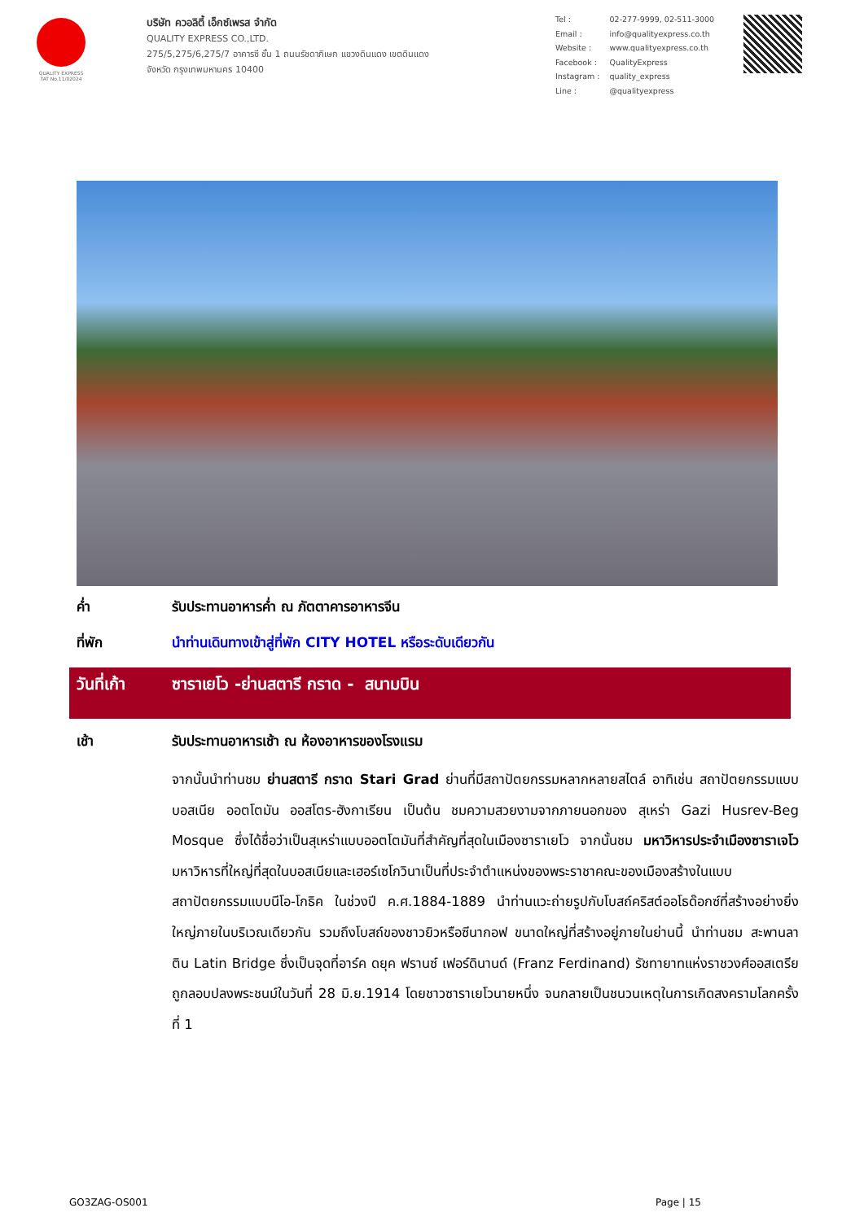QUALITY EXPRESS
TAT No.11/02024
บริษัท ควอลิตี้ เอ็กซ์เพรส จำกัด
QUALITY EXPRESS CO.,LTD.
275/5,275/6,275/7 อาคารซี ชั้น 1 ถนนรัชดาภิเษก แขวงดินแดง เขตดินแดง
จังหวัด กรุงเทพมหานคร 10400
| Tel : | 02-277-9999, 02-511-3000 |
| Email : | info@qualityexpress.co.th |
| Website : | www.qualityexpress.co.th |
| Facebook : | QualityExpress |
| Instagram : | quality_express |
| Line : | @qualityexpress |
ค่ำ
รับประทานอาหารค่ำ ณ ภัตตาคารอาหารจีน
ที่พัก
นำท่านเดินทางเข้าสู่ที่พัก CITY HOTEL หรือระดับเดียวกัน
วันที่เก้า
ซาราเยโว -ย่านสตารี กราด - สนามบิน
เช้า
รับประทานอาหารเช้า ณ ห้องอาหารของโรงแรม
จากนั้นนำท่านชม ย่านสตารี กราด Stari Grad ย่านที่มีสถาปัตยกรรมหลากหลายสไตล์ อาทิเช่น สถาปัตยกรรมแบบบอสเนีย ออตโตมัน ออสโตร-ฮังกาเรียน เป็นต้น ชมความสวยงามจากภายนอกของ สุเหร่า Gazi Husrev-Beg Mosque ซึ่งได้ชื่อว่าเป็นสุเหร่าแบบออตโตมันที่สำคัญที่สุดในเมืองซาราเยโว จากนั้นชม มหาวิหารประจำเมืองซาราเจโว มหาวิหารที่ใหญ่ที่สุดในบอสเนียและเฮอร์เซโกวินาเป็นที่ประจำตำแหน่งของพระราชาคณะของเมืองสร้างในแบบสถาปัตยกรรมแบบนีโอ-โกธิค ในช่วงปี ค.ศ.1884-1889 นำท่านแวะถ่ายรูปกับโบสถ์คริสต์ออโธด๊อกซ์ที่สร้างอย่างยิ่งใหญ่ภายในบริเวณเดียวกัน รวมถึงโบสถ์ของชาวยิวหรือซีนากอฟ ขนาดใหญ่ที่สร้างอยู่ภายในย่านนี้ นำท่านชม สะพานลาติน Latin Bridge ซึ่งเป็นจุดที่อาร์ค ดยุค ฟรานซ์ เฟอร์ดินานด์ (Franz Ferdinand) รัชทายาทแห่งราชวงศ์ออสเตรียถูกลอบปลงพระชนม์ในวันที่ 28 มิ.ย.1914 โดยชาวซาราเยโวนายหนึ่ง จนกลายเป็นชนวนเหตุในการเกิดสงครามโลกครั้งที่ 1
GO3ZAG-OS001 Page | 15